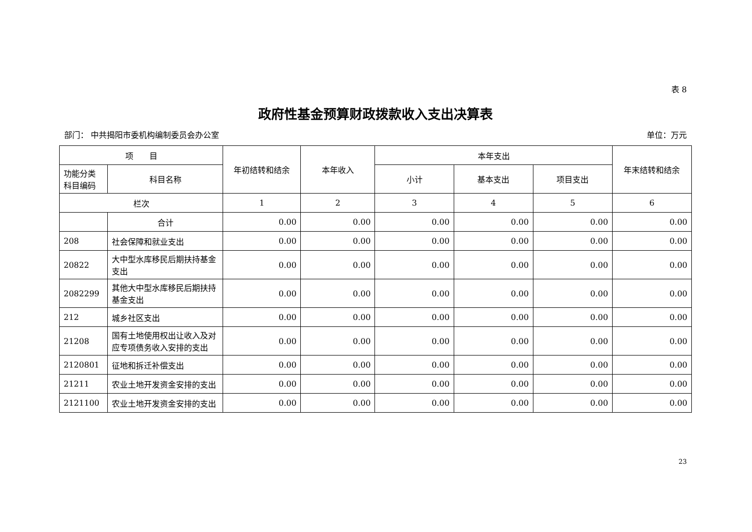表 8
政府性基金预算财政拨款收入支出决算表
部门： 中共揭阳市委机构编制委员会办公室 单位：万元
| 项 目 | | 年初结转和结余 | 本年收入 | 本年支出 | | | 年末结转和结余 |
| --- | --- | --- | --- | --- | --- | --- | --- |
| 功能分类科目编码 | 科目名称 | | | 小计 | 基本支出 | 项目支出 | |
| 栏次 | | 1 | 2 | 3 | 4 | 5 | 6 |
| | 合计 | 0.00 | 0.00 | 0.00 | 0.00 | 0.00 | 0.00 |
| 208 | 社会保障和就业支出 | 0.00 | 0.00 | 0.00 | 0.00 | 0.00 | 0.00 |
| 20822 | 大中型水库移民后期扶持基金支出 | 0.00 | 0.00 | 0.00 | 0.00 | 0.00 | 0.00 |
| 2082299 | 其他大中型水库移民后期扶持基金支出 | 0.00 | 0.00 | 0.00 | 0.00 | 0.00 | 0.00 |
| 212 | 城乡社区支出 | 0.00 | 0.00 | 0.00 | 0.00 | 0.00 | 0.00 |
| 21208 | 国有土地使用权出让收入及对应专项债务收入安排的支出 | 0.00 | 0.00 | 0.00 | 0.00 | 0.00 | 0.00 |
| 2120801 | 征地和拆迁补偿支出 | 0.00 | 0.00 | 0.00 | 0.00 | 0.00 | 0.00 |
| 21211 | 农业土地开发资金安排的支出 | 0.00 | 0.00 | 0.00 | 0.00 | 0.00 | 0.00 |
| 2121100 | 农业土地开发资金安排的支出 | 0.00 | 0.00 | 0.00 | 0.00 | 0.00 | 0.00 |
23